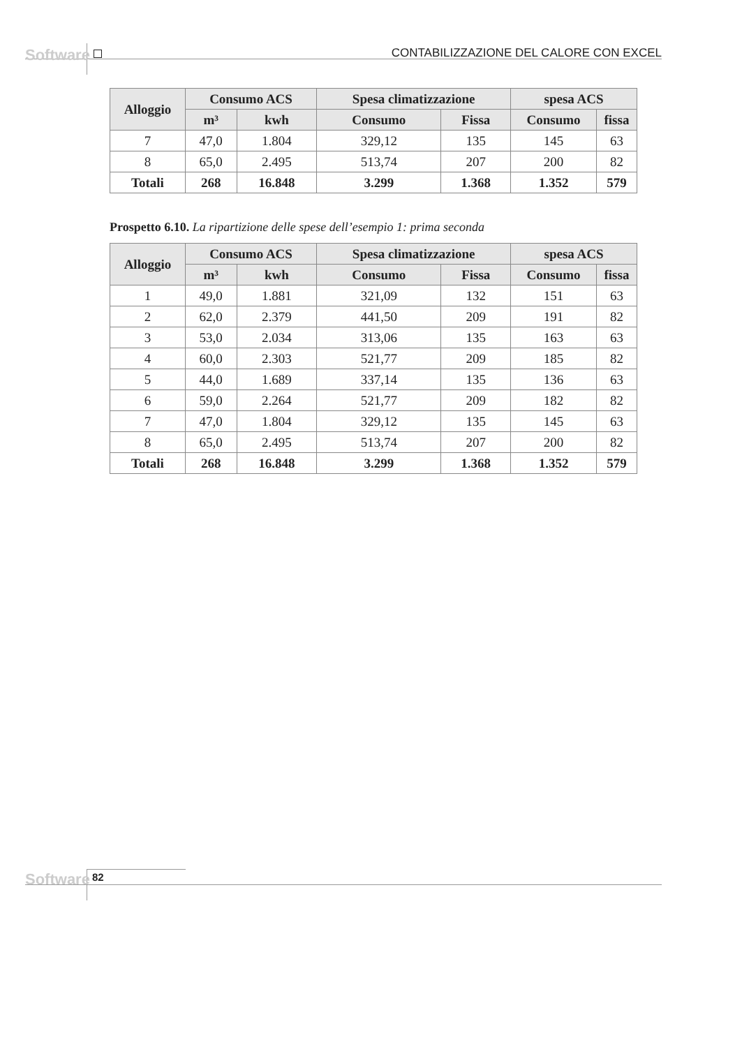Software
CONTABILIZZAZIONE DEL CALORE CON EXCEL
| Alloggio | Consumo ACS | | Spesa climatizzazione | | spesa ACS | |
| --- | --- | --- | --- | --- | --- | --- |
| | m³ | kwh | Consumo | Fissa | Consumo | fissa |
| 7 | 47,0 | 1.804 | 329,12 | 135 | 145 | 63 |
| 8 | 65,0 | 2.495 | 513,74 | 207 | 200 | 82 |
| Totali | 268 | 16.848 | 3.299 | 1.368 | 1.352 | 579 |
Prospetto 6.10. La ripartizione delle spese dell’esempio 1: prima seconda
| Alloggio | Consumo ACS | | Spesa climatizzazione | | spesa ACS | |
| --- | --- | --- | --- | --- | --- | --- |
| | m³ | kwh | Consumo | Fissa | Consumo | fissa |
| 1 | 49,0 | 1.881 | 321,09 | 132 | 151 | 63 |
| 2 | 62,0 | 2.379 | 441,50 | 209 | 191 | 82 |
| 3 | 53,0 | 2.034 | 313,06 | 135 | 163 | 63 |
| 4 | 60,0 | 2.303 | 521,77 | 209 | 185 | 82 |
| 5 | 44,0 | 1.689 | 337,14 | 135 | 136 | 63 |
| 6 | 59,0 | 2.264 | 521,77 | 209 | 182 | 82 |
| 7 | 47,0 | 1.804 | 329,12 | 135 | 145 | 63 |
| 8 | 65,0 | 2.495 | 513,74 | 207 | 200 | 82 |
| Totali | 268 | 16.848 | 3.299 | 1.368 | 1.352 | 579 |
Software 82